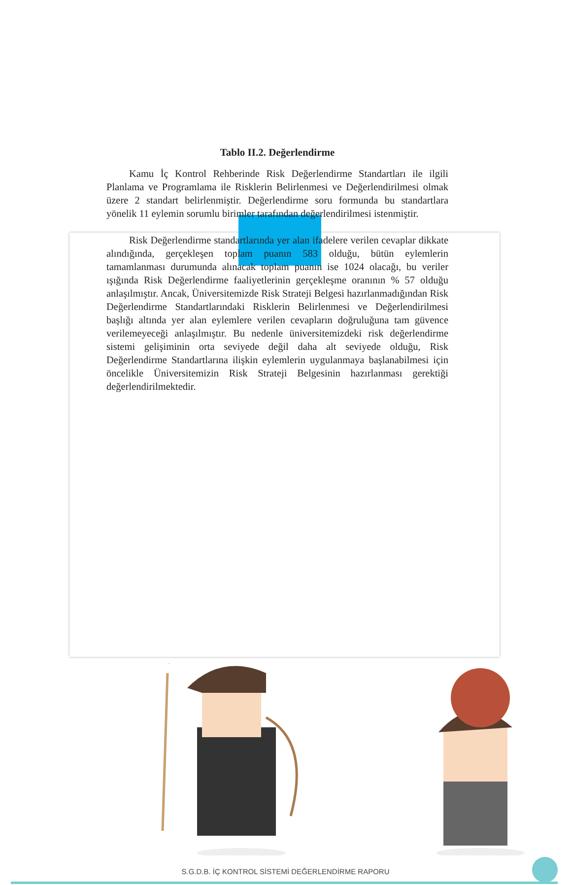Tablo II.2. Değerlendirme
Kamu İç Kontrol Rehberinde Risk Değerlendirme Standartları ile ilgili Planlama ve Programlama ile Risklerin Belirlenmesi ve Değerlendirilmesi olmak üzere 2 standart belirlenmiştir. Değerlendirme soru formunda bu standartlara yönelik 11 eylemin sorumlu birimler tarafından değerlendirilmesi istenmiştir.
Risk Değerlendirme standartlarında yer alan ifadelere verilen cevaplar dikkate alındığında, gerçekleşen toplam puanın 583 olduğu, bütün eylemlerin tamamlanması durumunda alınacak toplam puanın ise 1024 olacağı, bu veriler ışığında Risk Değerlendirme faaliyetlerinin gerçekleşme oranının % 57 olduğu anlaşılmıştır. Ancak, Üniversitemizde Risk Strateji Belgesi hazırlanmadığından Risk Değerlendirme Standartlarındaki Risklerin Belirlenmesi ve Değerlendirilmesi başlığı altında yer alan eylemlere verilen cevapların doğruluğuna tam güvence verilemeyeceği anlaşılmıştır. Bu nedenle üniversitemizdeki risk değerlendirme sistemi gelişiminin orta seviyede değil daha alt seviyede olduğu, Risk Değerlendirme Standartlarına ilişkin eylemlerin uygulanmaya başlanabilmesi için öncelikle Üniversitemizin Risk Strateji Belgesinin hazırlanması gerektiği değerlendirilmektedir.
S.G.D.B. İÇ KONTROL SİSTEMİ DEĞERLENDİRME RAPORU